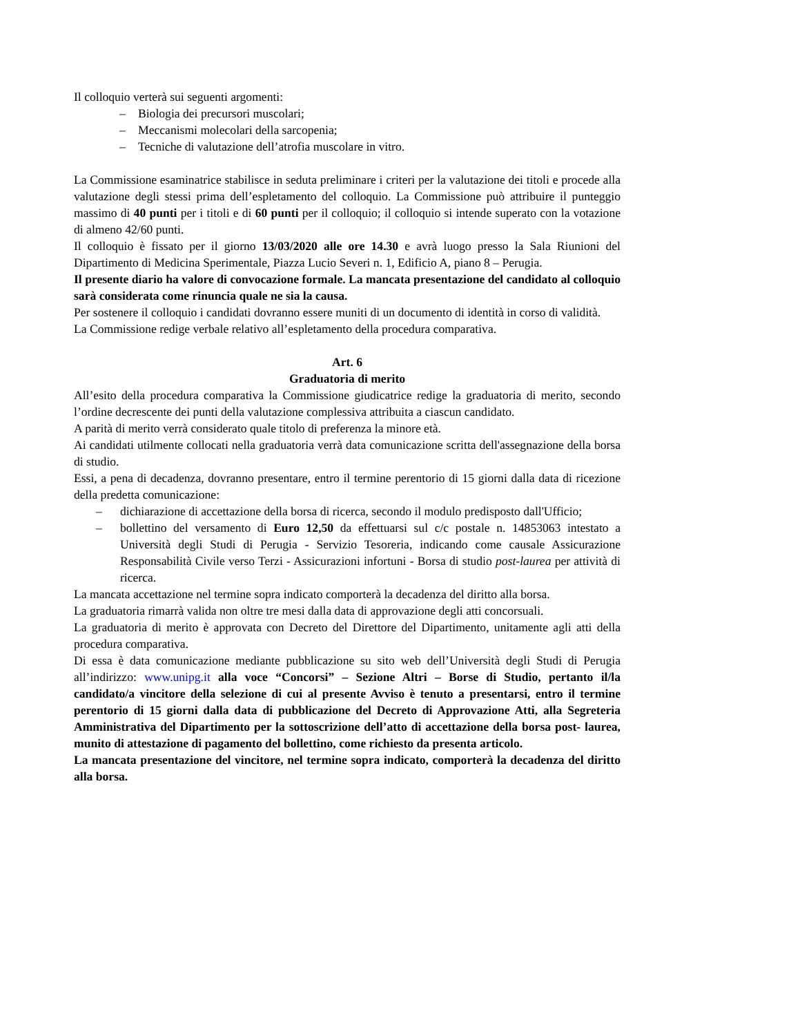Il colloquio verterà sui seguenti argomenti:
– Biologia dei precursori muscolari;
– Meccanismi molecolari della sarcopenia;
– Tecniche di valutazione dell’atrofia muscolare in vitro.
La Commissione esaminatrice stabilisce in seduta preliminare i criteri per la valutazione dei titoli e procede alla valutazione degli stessi prima dell’espletamento del colloquio. La Commissione può attribuire il punteggio massimo di 40 punti per i titoli e di 60 punti per il colloquio; il colloquio si intende superato con la votazione di almeno 42/60 punti.
Il colloquio è fissato per il giorno 13/03/2020 alle ore 14.30 e avrà luogo presso la Sala Riunioni del Dipartimento di Medicina Sperimentale, Piazza Lucio Severi n. 1, Edificio A, piano 8 – Perugia.
Il presente diario ha valore di convocazione formale. La mancata presentazione del candidato al colloquio sarà considerata come rinuncia quale ne sia la causa.
Per sostenere il colloquio i candidati dovranno essere muniti di un documento di identità in corso di validità.
La Commissione redige verbale relativo all’espletamento della procedura comparativa.
Art. 6
Graduatoria di merito
All’esito della procedura comparativa la Commissione giudicatrice redige la graduatoria di merito, secondo l’ordine decrescente dei punti della valutazione complessiva attribuita a ciascun candidato.
A parità di merito verrà considerato quale titolo di preferenza la minore età.
Ai candidati utilmente collocati nella graduatoria verrà data comunicazione scritta dell'assegnazione della borsa di studio.
Essi, a pena di decadenza, dovranno presentare, entro il termine perentorio di 15 giorni dalla data di ricezione della predetta comunicazione:
– dichiarazione di accettazione della borsa di ricerca, secondo il modulo predisposto dall'Ufficio;
– bollettino del versamento di Euro 12,50 da effettuarsi sul c/c postale n. 14853063 intestato a Università degli Studi di Perugia - Servizio Tesoreria, indicando come causale Assicurazione Responsabilità Civile verso Terzi - Assicurazioni infortuni - Borsa di studio post-laurea per attività di ricerca.
La mancata accettazione nel termine sopra indicato comporterà la decadenza del diritto alla borsa.
La graduatoria rimarrà valida non oltre tre mesi dalla data di approvazione degli atti concorsuali.
La graduatoria di merito è approvata con Decreto del Direttore del Dipartimento, unitamente agli atti della procedura comparativa.
Di essa è data comunicazione mediante pubblicazione su sito web dell’Università degli Studi di Perugia all’indirizzo: www.unipg.it alla voce “Concorsi” – Sezione Altri – Borse di Studio, pertanto il/la candidato/a vincitore della selezione di cui al presente Avviso è tenuto a presentarsi, entro il termine perentorio di 15 giorni dalla data di pubblicazione del Decreto di Approvazione Atti, alla Segreteria Amministrativa del Dipartimento per la sottoscrizione dell’atto di accettazione della borsa post- laurea, munito di attestazione di pagamento del bollettino, come richiesto da presenta articolo.
La mancata presentazione del vincitore, nel termine sopra indicato, comporterà la decadenza del diritto alla borsa.